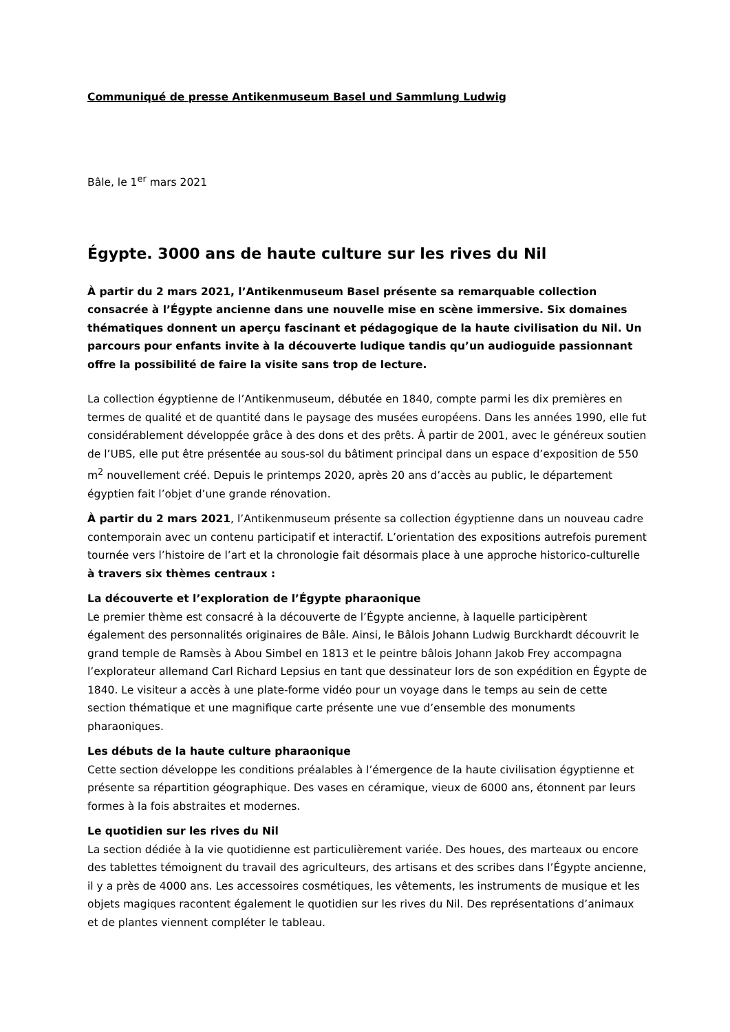Communiqué de presse Antikenmuseum Basel und Sammlung Ludwig
Bâle, le 1<sup>er</sup> mars 2021
Égypte. 3000 ans de haute culture sur les rives du Nil
À partir du 2 mars 2021, l’Antikenmuseum Basel présente sa remarquable collection consacrée à l’Égypte ancienne dans une nouvelle mise en scène immersive. Six domaines thématiques donnent un aperçu fascinant et pédagogique de la haute civilisation du Nil. Un parcours pour enfants invite à la découverte ludique tandis qu’un audioguide passionnant offre la possibilité de faire la visite sans trop de lecture.
La collection égyptienne de l’Antikenmuseum, débutée en 1840, compte parmi les dix premières en termes de qualité et de quantité dans le paysage des musées européens. Dans les années 1990, elle fut considérablement développée grâce à des dons et des prêts. À partir de 2001, avec le généreux soutien de l’UBS, elle put être présentée au sous-sol du bâtiment principal dans un espace d’exposition de 550 m<sup>2</sup> nouvellement créé. Depuis le printemps 2020, après 20 ans d’accès au public, le département égyptien fait l’objet d’une grande rénovation.
À partir du 2 mars 2021, l’Antikenmuseum présente sa collection égyptienne dans un nouveau cadre contemporain avec un contenu participatif et interactif. L’orientation des expositions autrefois purement tournée vers l’histoire de l’art et la chronologie fait désormais place à une approche historico-culturelle à travers six thèmes centraux :
La découverte et l’exploration de l’Égypte pharaonique
Le premier thème est consacré à la découverte de l’Égypte ancienne, à laquelle participèrent également des personnalités originaires de Bâle. Ainsi, le Bâlois Johann Ludwig Burckhardt découvrit le grand temple de Ramsès à Abou Simbel en 1813 et le peintre bâlois Johann Jakob Frey accompagna l’explorateur allemand Carl Richard Lepsius en tant que dessinateur lors de son expédition en Égypte de 1840. Le visiteur a accès à une plate-forme vidéo pour un voyage dans le temps au sein de cette section thématique et une magnifique carte présente une vue d’ensemble des monuments pharaoniques.
Les débuts de la haute culture pharaonique
Cette section développe les conditions préalables à l’émergence de la haute civilisation égyptienne et présente sa répartition géographique. Des vases en céramique, vieux de 6000 ans, étonnent par leurs formes à la fois abstraites et modernes.
Le quotidien sur les rives du Nil
La section dédiée à la vie quotidienne est particulièrement variée. Des houes, des marteaux ou encore des tablettes témoignent du travail des agriculteurs, des artisans et des scribes dans l’Égypte ancienne, il y a près de 4000 ans. Les accessoires cosmétiques, les vêtements, les instruments de musique et les objets magiques racontent également le quotidien sur les rives du Nil. Des représentations d’animaux et de plantes viennent compléter le tableau.